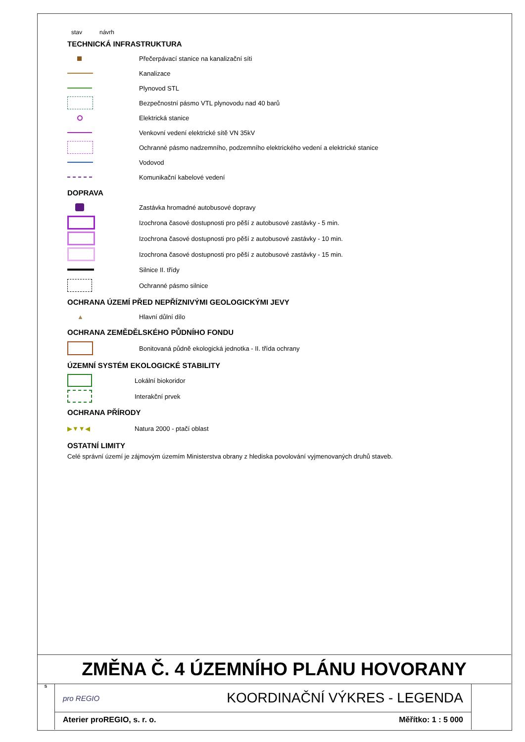stav návrh
TECHNICKÁ INFRASTRUKTURA
Přečerpávací stanice na kanalizační síti
Kanalizace
Plynovod STL
Bezpečnostní pásmo VTL plynovodu nad 40 barů
Elektrická stanice
Venkovní vedení elektrické sítě VN 35kV
Ochranné pásmo nadzemního, podzemního elektrického vedení a elektrické stanice
Vodovod
Komunikační kabelové vedení
DOPRAVA
Zastávka hromadné autobusové dopravy
Izochrona časové dostupnosti pro pěší z autobusové zastávky - 5 min.
Izochrona časové dostupnosti pro pěší z autobusové zastávky - 10 min.
Izochrona časové dostupnosti pro pěší z autobusové zastávky - 15 min.
Silnice II. třídy
Ochranné pásmo silnice
OCHRANA ÚZEMÍ PŘED NEPŘÍZNIVÝMI GEOLOGICKÝMI JEVY
▲
Hlavní důlní dílo
OCHRANA ZEMĚDĚLSKÉHO PŮDNÍHO FONDU
Bonitovaná půdně ekologická jednotka - II. třída ochrany
ÚZEMNÍ SYSTÉM EKOLOGICKÉ STABILITY
Lokální biokoridor
Interakční prvek
OCHRANA PŘÍRODY
▶▼▼◀
Natura 2000 - ptačí oblast
OSTATNÍ LIMITY
Celé správní území je zájmovým územím Ministerstva obrany z hlediska povolování vyjmenovaných druhů staveb.
ZMĚNA Č. 4 ÚZEMNÍHO PLÁNU HOVORANY
S
pro REGIO KOORDINAČNÍ VÝKRES - LEGENDA
Aterier proREGIO, s. r. o. Měřítko: 1 : 5 000